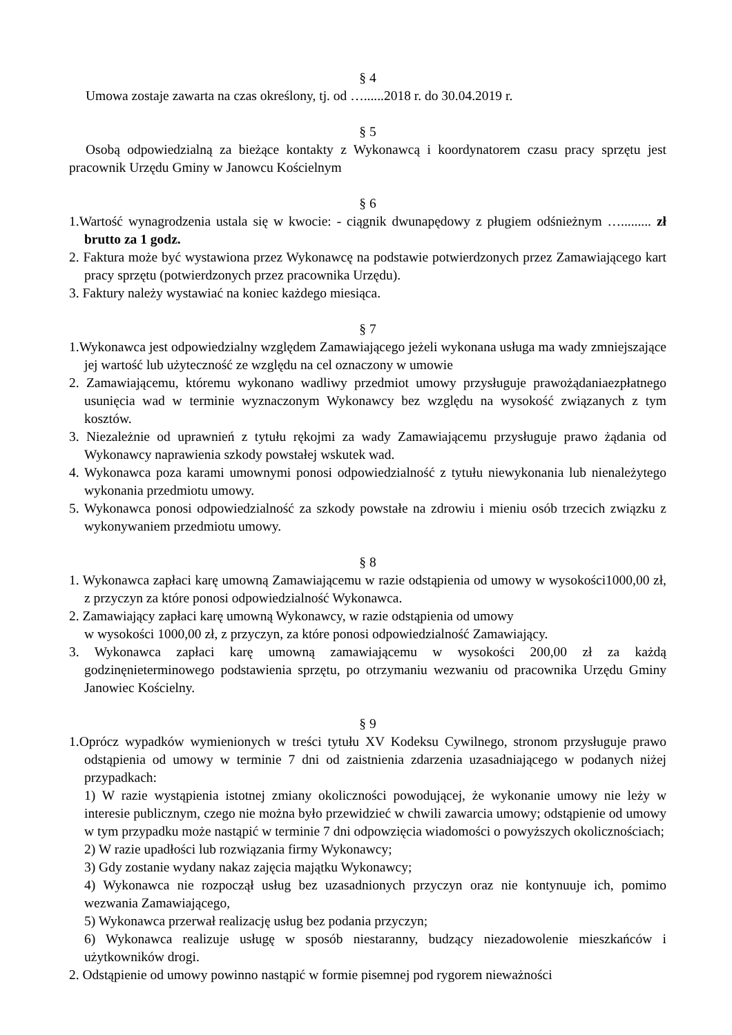§ 4
Umowa zostaje zawarta na czas określony, tj. od …......2018 r. do 30.04.2019 r.
§ 5
Osobą odpowiedzialną za bieżące kontakty z Wykonawcą i koordynatorem czasu pracy sprzętu jest pracownik Urzędu Gminy w Janowcu Kościelnym
§ 6
1.Wartość wynagrodzenia ustala się w kwocie: - ciągnik dwunapędowy z pługiem odśnieżnym …......... zł brutto za 1 godz.
2. Faktura może być wystawiona przez Wykonawcę na podstawie potwierdzonych przez Zamawiającego kart pracy sprzętu (potwierdzonych przez pracownika Urzędu).
3. Faktury należy wystawiać na koniec każdego miesiąca.
§ 7
1.Wykonawca jest odpowiedzialny względem Zamawiającego jeżeli wykonana usługa ma wady zmniejszające jej wartość lub użyteczność ze względu na cel oznaczony w umowie
2. Zamawiającemu, któremu wykonano wadliwy przedmiot umowy przysługuje prawożądaniaezpłatnego usunięcia wad w terminie wyznaczonym Wykonawcy bez względu na wysokość związanych z tym kosztów.
3. Niezależnie od uprawnień z tytułu rękojmi za wady Zamawiającemu przysługuje prawo żądania od Wykonawcy naprawienia szkody powstałej wskutek wad.
4. Wykonawca poza karami umownymi ponosi odpowiedzialność z tytułu niewykonania lub nienależytego wykonania przedmiotu umowy.
5. Wykonawca ponosi odpowiedzialność za szkody powstałe na zdrowiu i mieniu osób trzecich związku z wykonywaniem przedmiotu umowy.
§ 8
1. Wykonawca zapłaci karę umowną Zamawiającemu w razie odstąpienia od umowy w wysokości1000,00 zł, z przyczyn za które ponosi odpowiedzialność Wykonawca.
2. Zamawiający zapłaci karę umowną Wykonawcy, w razie odstąpienia od umowy
w wysokości 1000,00 zł, z przyczyn, za które ponosi odpowiedzialność Zamawiający.
3. Wykonawca zapłaci karę umowną zamawiającemu w wysokości 200,00 zł za każdą godzinęnieterminowego podstawienia sprzętu, po otrzymaniu wezwaniu od pracownika Urzędu Gminy Janowiec Kościelny.
§ 9
1.Oprócz wypadków wymienionych w treści tytułu XV Kodeksu Cywilnego, stronom przysługuje prawo odstąpienia od umowy w terminie 7 dni od zaistnienia zdarzenia uzasadniającego w podanych niżej przypadkach:
1) W razie wystąpienia istotnej zmiany okoliczności powodującej, że wykonanie umowy nie leży w interesie publicznym, czego nie można było przewidzieć w chwili zawarcia umowy; odstąpienie od umowy w tym przypadku może nastąpić w terminie 7 dni odpowzięcia wiadomości o powyższych okolicznościach;
2) W razie upadłości lub rozwiązania firmy Wykonawcy;
3) Gdy zostanie wydany nakaz zajęcia majątku Wykonawcy;
4) Wykonawca nie rozpoczął usług bez uzasadnionych przyczyn oraz nie kontynuuje ich, pomimo wezwania Zamawiającego,
5) Wykonawca przerwał realizację usług bez podania przyczyn;
6) Wykonawca realizuje usługę w sposób niestaranny, budzący niezadowolenie mieszkańców i użytkowników drogi.
2. Odstąpienie od umowy powinno nastąpić w formie pisemnej pod rygorem nieważności